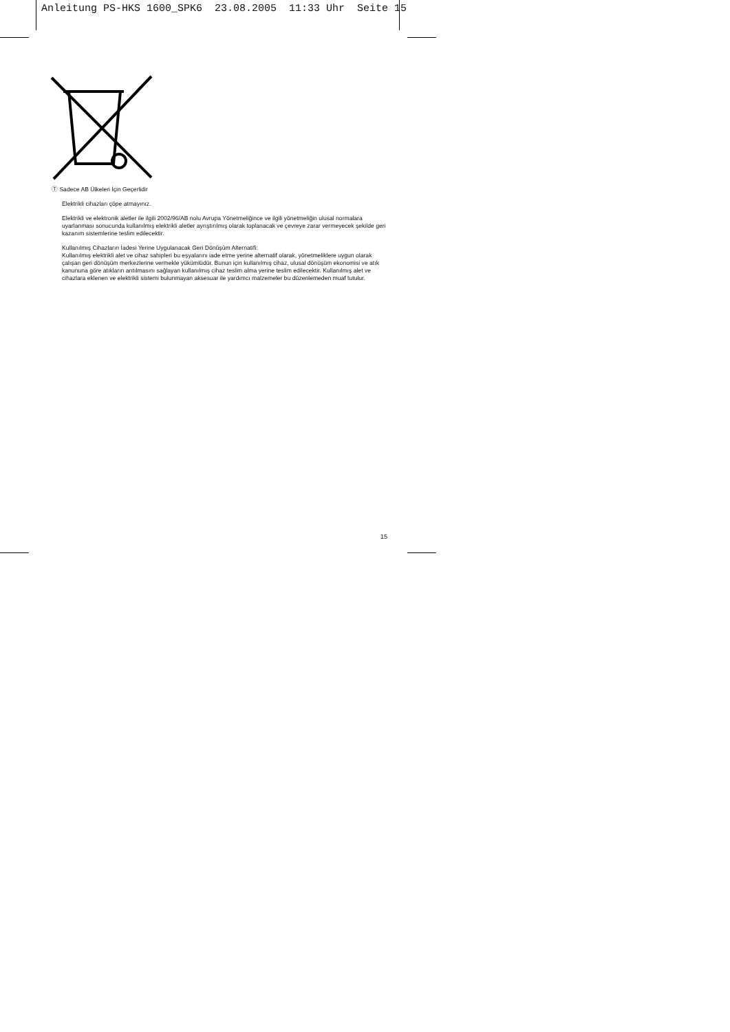Anleitung PS-HKS 1600_SPK6 23.08.2005 11:33 Uhr Seite 15
Ⓣ Sadece AB Ülkeleri İçin Geçerlidir
Elektrikli cihazları çöpe atmayınız.
Elektrikli ve elektronik aletler ile ilgili 2002/96/AB nolu Avrupa Yönetmeliğince ve ilgili yönetmeliğin ulusal normalara uyarlanması sonucunda kullanılmış elektrikli aletler ayrıştırılmış olarak toplanacak ve çevreye zarar vermeyecek şekilde geri kazanım sistemlerine teslim edilecektir.
Kullanılmış Cihazların İadesi Yerine Uygulanacak Geri Dönüşüm Alternatifi:
Kullanılmış elektrikli alet ve cihaz sahipleri bu eşyalarını iade etme yerine alternatif olarak, yönetmeliklere uygun olarak çalışan geri dönüşüm merkezlerine vermekle yükümlüdür. Bunun için kullanılmış cihaz, ulusal dönüşüm ekonomisi ve atık kanununa göre atıkların arıtılmasını sağlayan kullanılmış cihaz teslim alma yerine teslim edilecektir. Kullanılmış alet ve cihazlara eklenen ve elektrikli sistemi bulunmayan aksesuar ile yardımcı malzemeler bu düzenlemeden muaf tutulur.
15